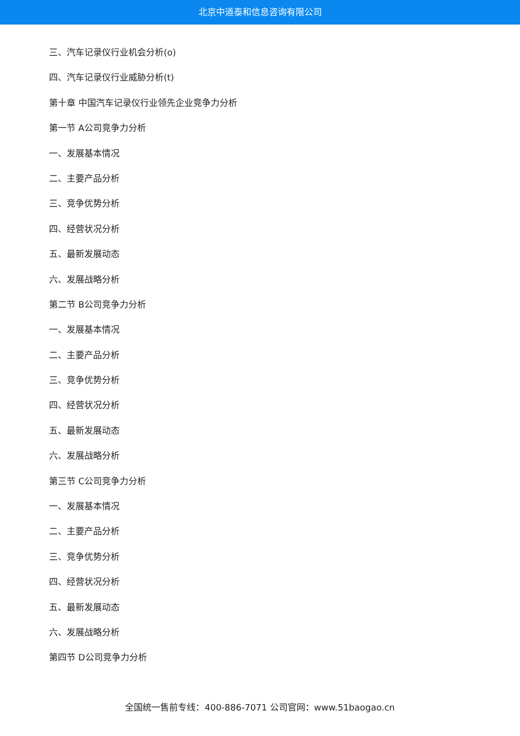北京中道泰和信息咨询有限公司
三、汽车记录仪行业机会分析(o)
四、汽车记录仪行业威胁分析(t)
第十章 中国汽车记录仪行业领先企业竞争力分析
第一节 A公司竞争力分析
一、发展基本情况
二、主要产品分析
三、竞争优势分析
四、经营状况分析
五、最新发展动态
六、发展战略分析
第二节 B公司竞争力分析
一、发展基本情况
二、主要产品分析
三、竞争优势分析
四、经营状况分析
五、最新发展动态
六、发展战略分析
第三节 C公司竞争力分析
一、发展基本情况
二、主要产品分析
三、竞争优势分析
四、经营状况分析
五、最新发展动态
六、发展战略分析
第四节 D公司竞争力分析
全国统一售前专线：400-886-7071 公司官网：www.51baogao.cn